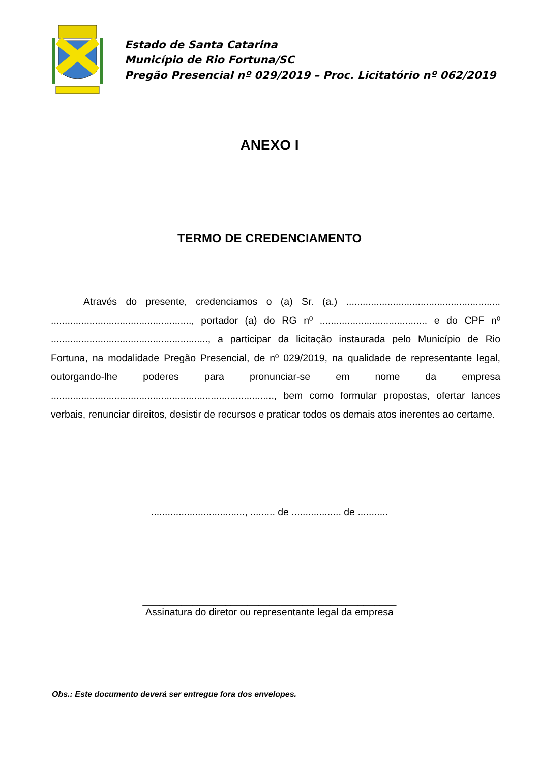Estado de Santa Catarina
Município de Rio Fortuna/SC
Pregão Presencial nº 029/2019 – Proc. Licitatório nº 062/2019
ANEXO I
TERMO DE CREDENCIAMENTO
Através do presente, credenciamos o (a) Sr. (a.) ........................................................ ..................................................., portador (a) do RG nº ....................................... e do CPF nº ........................................................., a participar da licitação instaurada pelo Município de Rio Fortuna, na modalidade Pregão Presencial, de nº 029/2019, na qualidade de representante legal, outorgando-lhe poderes para pronunciar-se em nome da empresa ................................................................................., bem como formular propostas, ofertar lances verbais, renunciar direitos, desistir de recursos e praticar todos os demais atos inerentes ao certame.
.................................., ......... de .................. de ...........
______________________________________________
Assinatura do diretor ou representante legal da empresa
Obs.: Este documento deverá ser entregue fora dos envelopes.